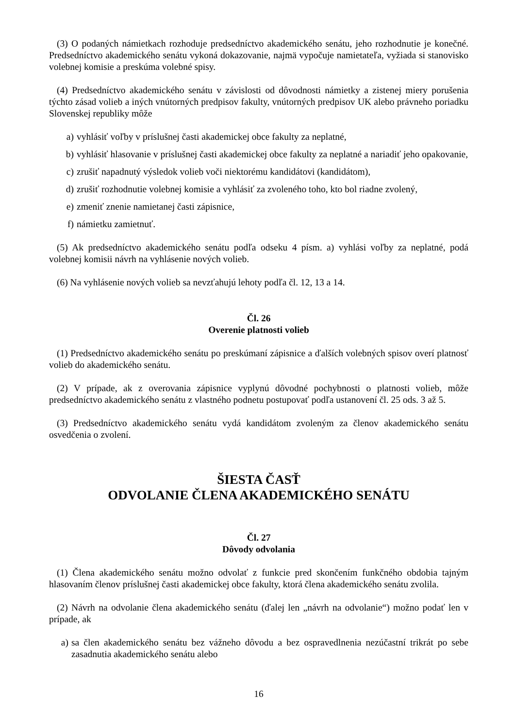(3) O podaných námietkach rozhoduje predsedníctvo akademického senátu, jeho rozhodnutie je konečné. Predsedníctvo akademického senátu vykoná dokazovanie, najmä vypočuje namietateľa, vyžiada si stanovisko volebnej komisie a preskúma volebné spisy.
(4) Predsedníctvo akademického senátu v závislosti od dôvodnosti námietky a zistenej miery porušenia týchto zásad volieb a iných vnútorných predpisov fakulty, vnútorných predpisov UK alebo právneho poriadku Slovenskej republiky môže
a) vyhlásiť voľby v príslušnej časti akademickej obce fakulty za neplatné,
b) vyhlásiť hlasovanie v príslušnej časti akademickej obce fakulty za neplatné a nariadiť jeho opakovanie,
c) zrušiť napadnutý výsledok volieb voči niektorému kandidátovi (kandidátom),
d) zrušiť rozhodnutie volebnej komisie a vyhlásiť za zvoleného toho, kto bol riadne zvolený,
e) zmeniť znenie namietanej časti zápisnice,
f) námietku zamietnuť.
(5) Ak predsedníctvo akademického senátu podľa odseku 4 písm. a) vyhlási voľby za neplatné, podá volebnej komisii návrh na vyhlásenie nových volieb.
(6) Na vyhlásenie nových volieb sa nevzťahujú lehoty podľa čl. 12, 13 a 14.
Čl. 26
Overenie platnosti volieb
(1) Predsedníctvo akademického senátu po preskúmaní zápisnice a ďalších volebných spisov overí platnosť volieb do akademického senátu.
(2) V prípade, ak z overovania zápisnice vyplynú dôvodné pochybnosti o platnosti volieb, môže predsedníctvo akademického senátu z vlastného podnetu postupovať podľa ustanovení čl. 25 ods. 3 až 5.
(3) Predsedníctvo akademického senátu vydá kandidátom zvoleným za členov akademického senátu osvedčenia o zvolení.
ŠIESTA ČASŤ
ODVOLANIE ČLENA AKADEMICKÉHO SENÁTU
Čl. 27
Dôvody odvolania
(1) Člena akademického senátu možno odvolať z funkcie pred skončením funkčného obdobia tajným hlasovaním členov príslušnej časti akademickej obce fakulty, ktorá člena akademického senátu zvolila.
(2) Návrh na odvolanie člena akademického senátu (ďalej len „návrh na odvolanie“) možno podať len v prípade, ak
a) sa člen akademického senátu bez vážneho dôvodu a bez ospravedlnenia nezúčastní trikrát po sebe zasadnutia akademického senátu alebo
16